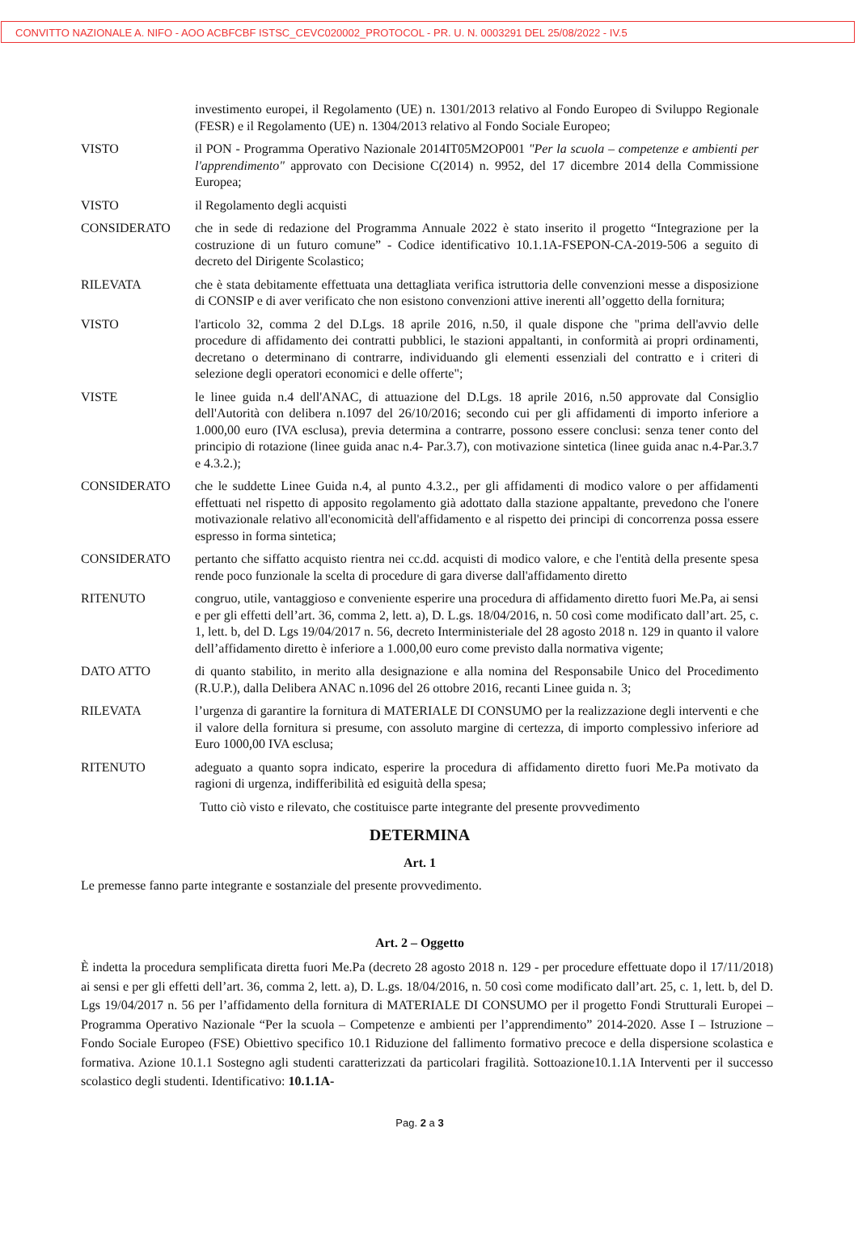CONVITTO NAZIONALE A. NIFO - AOO ACBFCBF ISTSC_CEVC020002_PROTOCOL - PR. U. N. 0003291 DEL 25/08/2022 - IV.5
investimento europei, il Regolamento (UE) n. 1301/2013 relativo al Fondo Europeo di Sviluppo Regionale (FESR) e il Regolamento (UE) n. 1304/2013 relativo al Fondo Sociale Europeo;
VISTO il PON - Programma Operativo Nazionale 2014IT05M2OP001 "Per la scuola – competenze e ambienti per l'apprendimento" approvato con Decisione C(2014) n. 9952, del 17 dicembre 2014 della Commissione Europea;
VISTO il Regolamento degli acquisti
CONSIDERATO che in sede di redazione del Programma Annuale 2022 è stato inserito il progetto “Integrazione per la costruzione di un futuro comune” - Codice identificativo 10.1.1A-FSEPON-CA-2019-506 a seguito di decreto del Dirigente Scolastico;
RILEVATA che è stata debitamente effettuata una dettagliata verifica istruttoria delle convenzioni messe a disposizione di CONSIP e di aver verificato che non esistono convenzioni attive inerenti all’oggetto della fornitura;
VISTO l'articolo 32, comma 2 del D.Lgs. 18 aprile 2016, n.50, il quale dispone che "prima dell'avvio delle procedure di affidamento dei contratti pubblici, le stazioni appaltanti, in conformità ai propri ordinamenti, decretano o determinano di contrarre, individuando gli elementi essenziali del contratto e i criteri di selezione degli operatori economici e delle offerte";
VISTE le linee guida n.4 dell'ANAC, di attuazione del D.Lgs. 18 aprile 2016, n.50 approvate dal Consiglio dell'Autorità con delibera n.1097 del 26/10/2016; secondo cui per gli affidamenti di importo inferiore a 1.000,00 euro (IVA esclusa), previa determina a contrarre, possono essere conclusi: senza tener conto del principio di rotazione (linee guida anac n.4- Par.3.7), con motivazione sintetica (linee guida anac n.4-Par.3.7 e 4.3.2.);
CONSIDERATO che le suddette Linee Guida n.4, al punto 4.3.2., per gli affidamenti di modico valore o per affidamenti effettuati nel rispetto di apposito regolamento già adottato dalla stazione appaltante, prevedono che l'onere motivazionale relativo all'economicità dell'affidamento e al rispetto dei principi di concorrenza possa essere espresso in forma sintetica;
CONSIDERATO pertanto che siffatto acquisto rientra nei cc.dd. acquisti di modico valore, e che l'entità della presente spesa rende poco funzionale la scelta di procedure di gara diverse dall'affidamento diretto
RITENUTO congruo, utile, vantaggioso e conveniente esperire una procedura di affidamento diretto fuori Me.Pa, ai sensi e per gli effetti dell’art. 36, comma 2, lett. a), D. L.gs. 18/04/2016, n. 50 così come modificato dall’art. 25, c. 1, lett. b, del D. Lgs 19/04/2017 n. 56, decreto Interministeriale del 28 agosto 2018 n. 129 in quanto il valore dell’affidamento diretto è inferiore a 1.000,00 euro come previsto dalla normativa vigente;
DATO ATTO di quanto stabilito, in merito alla designazione e alla nomina del Responsabile Unico del Procedimento (R.U.P.), dalla Delibera ANAC n.1096 del 26 ottobre 2016, recanti Linee guida n. 3;
RILEVATA l’urgenza di garantire la fornitura di MATERIALE DI CONSUMO per la realizzazione degli interventi e che il valore della fornitura si presume, con assoluto margine di certezza, di importo complessivo inferiore ad Euro 1000,00 IVA esclusa;
RITENUTO adeguato a quanto sopra indicato, esperire la procedura di affidamento diretto fuori Me.Pa motivato da ragioni di urgenza, indifferibilità ed esiguità della spesa;
Tutto ciò visto e rilevato, che costituisce parte integrante del presente provvedimento
DETERMINA
Art. 1
Le premesse fanno parte integrante e sostanziale del presente provvedimento.
Art. 2 – Oggetto
È indetta la procedura semplificata diretta fuori Me.Pa (decreto 28 agosto 2018 n. 129 - per procedure effettuate dopo il 17/11/2018) ai sensi e per gli effetti dell’art. 36, comma 2, lett. a), D. L.gs. 18/04/2016, n. 50 così come modificato dall’art. 25, c. 1, lett. b, del D. Lgs 19/04/2017 n. 56 per l’affidamento della fornitura di MATERIALE DI CONSUMO per il progetto Fondi Strutturali Europei – Programma Operativo Nazionale “Per la scuola – Competenze e ambienti per l’apprendimento” 2014-2020. Asse I – Istruzione – Fondo Sociale Europeo (FSE) Obiettivo specifico 10.1 Riduzione del fallimento formativo precoce e della dispersione scolastica e formativa. Azione 10.1.1 Sostegno agli studenti caratterizzati da particolari fragilità. Sottoazione10.1.1A Interventi per il successo scolastico degli studenti. Identificativo: 10.1.1A-
Pag. 2 a 3